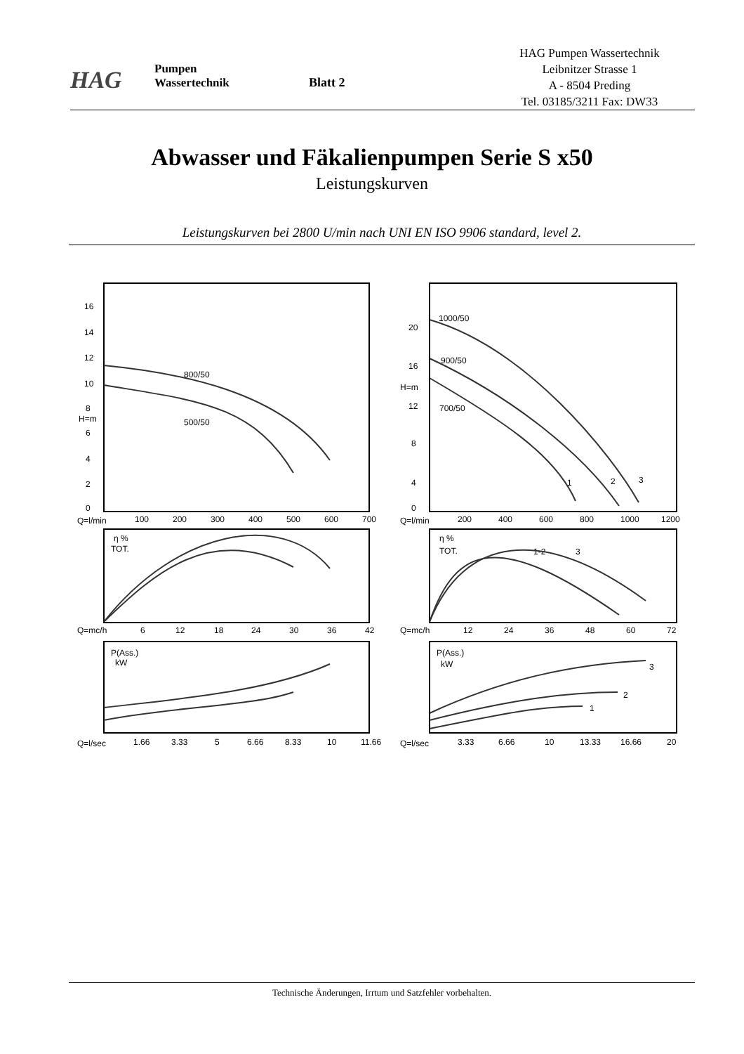HAG
Pumpen
Wassertechnik
Blatt 2
HAG Pumpen Wassertechnik
Leibnitzer Strasse 1
A - 8504 Preding
Tel. 03185/3211 Fax: DW33
Abwasser und Fäkalienpumpen Serie S x50
Leistungskurven
Leistungskurven bei 2800 U/min nach UNI EN ISO 9906 standard, level 2.
16
14
12
10
8
H=m
6
4
2
0
Q=l/min
100
200
300
400
500
600
700
800/50
500/50
η %
TOT.
Q=mc/h
6
12
18
24
30
36
42
P(Ass.)
kW
Q=l/sec
1.66
3.33
5
6.66
8.33
10
11.66
20
16
H=m
12
8
4
0
Q=l/min
200
400
600
800
1000
1200
1000/50
900/50
700/50
1
2
3
η %
TOT.
1-2
3
Q=mc/h
12
24
36
48
60
72
P(Ass.)
kW
3
2
1
Q=l/sec
3.33
6.66
10
13.33
16.66
20
Technische Änderungen, Irrtum und Satzfehler vorbehalten.